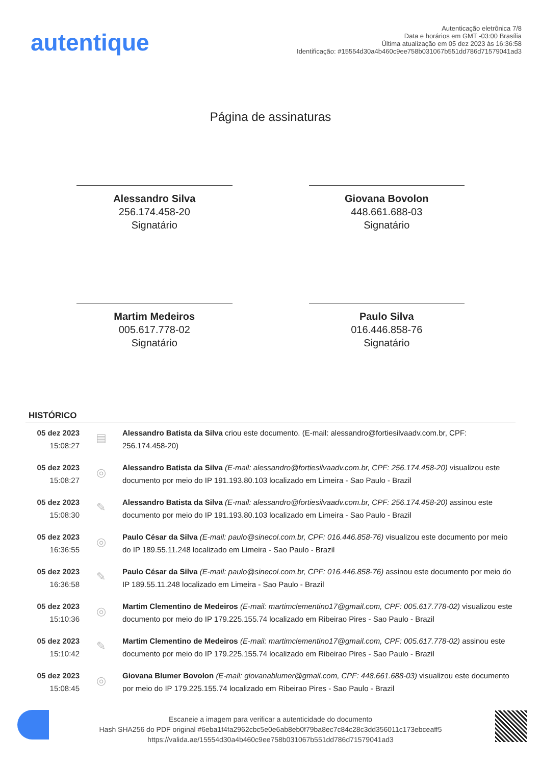autentique
Autenticação eletrônica 7/8
Data e horários em GMT -03:00 Brasília
Última atualização em 05 dez 2023 às 16:36:58
Identificação: #15554d30a4b460c9ee758b031067b551dd786d71579041ad3
Página de assinaturas
Alessandro Silva
256.174.458-20
Signatário
Giovana Bovolon
448.661.688-03
Signatário
Martim Medeiros
005.617.778-02
Signatário
Paulo Silva
016.446.858-76
Signatário
HISTÓRICO
| 05 dez 2023 15:08:27 | ▤ | Alessandro Batista da Silva criou este documento. (E-mail: alessandro@fortiesilvaadv.com.br, CPF: 256.174.458-20) |
| 05 dez 2023 15:08:27 | ◎ | Alessandro Batista da Silva (E-mail: alessandro@fortiesilvaadv.com.br, CPF: 256.174.458-20) visualizou este documento por meio do IP 191.193.80.103 localizado em Limeira - Sao Paulo - Brazil |
| 05 dez 2023 15:08:30 | ✎ | Alessandro Batista da Silva (E-mail: alessandro@fortiesilvaadv.com.br, CPF: 256.174.458-20) assinou este documento por meio do IP 191.193.80.103 localizado em Limeira - Sao Paulo - Brazil |
| 05 dez 2023 16:36:55 | ◎ | Paulo César da Silva (E-mail: paulo@sinecol.com.br, CPF: 016.446.858-76) visualizou este documento por meio do IP 189.55.11.248 localizado em Limeira - Sao Paulo - Brazil |
| 05 dez 2023 16:36:58 | ✎ | Paulo César da Silva (E-mail: paulo@sinecol.com.br, CPF: 016.446.858-76) assinou este documento por meio do IP 189.55.11.248 localizado em Limeira - Sao Paulo - Brazil |
| 05 dez 2023 15:10:36 | ◎ | Martim Clementino de Medeiros (E-mail: martimclementino17@gmail.com, CPF: 005.617.778-02) visualizou este documento por meio do IP 179.225.155.74 localizado em Ribeirao Pires - Sao Paulo - Brazil |
| 05 dez 2023 15:10:42 | ✎ | Martim Clementino de Medeiros (E-mail: martimclementino17@gmail.com, CPF: 005.617.778-02) assinou este documento por meio do IP 179.225.155.74 localizado em Ribeirao Pires - Sao Paulo - Brazil |
| 05 dez 2023 15:08:45 | ◎ | Giovana Blumer Bovolon (E-mail: giovanablumer@gmail.com, CPF: 448.661.688-03) visualizou este documento por meio do IP 179.225.155.74 localizado em Ribeirao Pires - Sao Paulo - Brazil |
Escaneie a imagem para verificar a autenticidade do documento
Hash SHA256 do PDF original #6eba1f4fa2962cbc5e0e6ab8eb0f79ba8ec7c84c28c3dd356011c173ebceaff5
https://valida.ae/15554d30a4b460c9ee758b031067b551dd786d71579041ad3